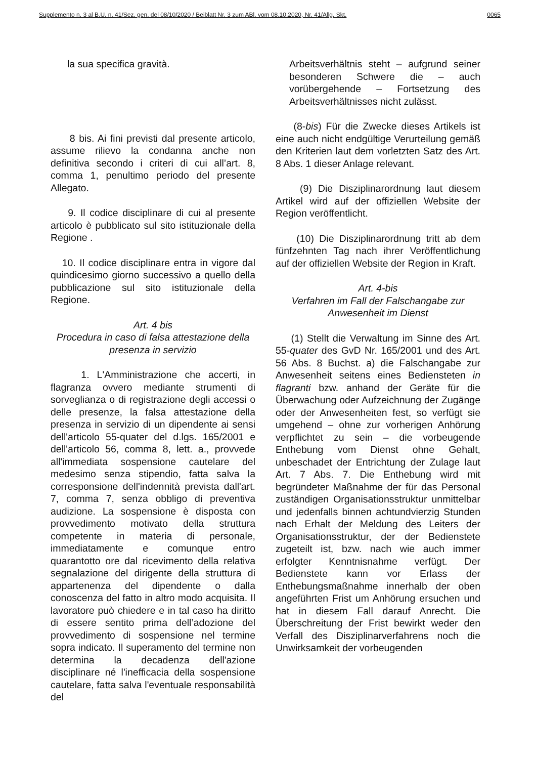Supplemento n. 3 al B.U. n. 41/Sez. gen. del 08/10/2020 / Beiblatt Nr. 3 zum ABl. vom 08.10.2020, Nr. 41/Allg. Skt. 0065
la sua specifica gravità.
8 bis. Ai fini previsti dal presente articolo, assume rilievo la condanna anche non definitiva secondo i criteri di cui all’art. 8, comma 1, penultimo periodo del presente Allegato.
9. Il codice disciplinare di cui al presente articolo è pubblicato sul sito istituzionale della Regione .
10. Il codice disciplinare entra in vigore dal quindicesimo giorno successivo a quello della pubblicazione sul sito istituzionale della Regione.
Art. 4 bis
Procedura in caso di falsa attestazione della presenza in servizio
1. L'Amministrazione che accerti, in flagranza ovvero mediante strumenti di sorveglianza o di registrazione degli accessi o delle presenze, la falsa attestazione della presenza in servizio di un dipendente ai sensi dell'articolo 55-quater del d.lgs. 165/2001 e dell'articolo 56, comma 8, lett. a., provvede all'immediata sospensione cautelare del medesimo senza stipendio, fatta salva la corresponsione dell'indennità prevista dall'art. 7, comma 7, senza obbligo di preventiva audizione. La sospensione è disposta con provvedimento motivato della struttura competente in materia di personale, immediatamente e comunque entro quarantotto ore dal ricevimento della relativa segnalazione del dirigente della struttura di appartenenza del dipendente o dalla conoscenza del fatto in altro modo acquisita. Il lavoratore può chiedere e in tal caso ha diritto di essere sentito prima dell’adozione del provvedimento di sospensione nel termine sopra indicato. Il superamento del termine non determina la decadenza dell'azione disciplinare né l'inefficacia della sospensione cautelare, fatta salva l'eventuale responsabilità del
Arbeitsverhältnis steht – aufgrund seiner besonderen Schwere die – auch vorübergehende – Fortsetzung des Arbeitsverhältnisses nicht zulässt.
(8-bis) Für die Zwecke dieses Artikels ist eine auch nicht endgültige Verurteilung gemäß den Kriterien laut dem vorletzten Satz des Art. 8 Abs. 1 dieser Anlage relevant.
(9) Die Disziplinarordnung laut diesem Artikel wird auf der offiziellen Website der Region veröffentlicht.
(10) Die Disziplinarordnung tritt ab dem fünfzehnten Tag nach ihrer Veröffentlichung auf der offiziellen Website der Region in Kraft.
Art. 4-bis
Verfahren im Fall der Falschangabe zur Anwesenheit im Dienst
(1) Stellt die Verwaltung im Sinne des Art. 55-quater des GvD Nr. 165/2001 und des Art. 56 Abs. 8 Buchst. a) die Falschangabe zur Anwesenheit seitens eines Bediensteten in flagranti bzw. anhand der Geräte für die Überwachung oder Aufzeichnung der Zugänge oder der Anwesenheiten fest, so verfügt sie umgehend – ohne zur vorherigen Anhörung verpflichtet zu sein – die vorbeugende Enthebung vom Dienst ohne Gehalt, unbeschadet der Entrichtung der Zulage laut Art. 7 Abs. 7. Die Enthebung wird mit begründeter Maßnahme der für das Personal zuständigen Organisationsstruktur unmittelbar und jedenfalls binnen achtundvierzig Stunden nach Erhalt der Meldung des Leiters der Organisationsstruktur, der der Bedienstete zugeteilt ist, bzw. nach wie auch immer erfolgter Kenntnisnahme verfügt. Der Bedienstete kann vor Erlass der Enthebungsmaßnahme innerhalb der oben angeführten Frist um Anhörung ersuchen und hat in diesem Fall darauf Anrecht. Die Überschreitung der Frist bewirkt weder den Verfall des Disziplinarverfahrens noch die Unwirksamkeit der vorbeugenden